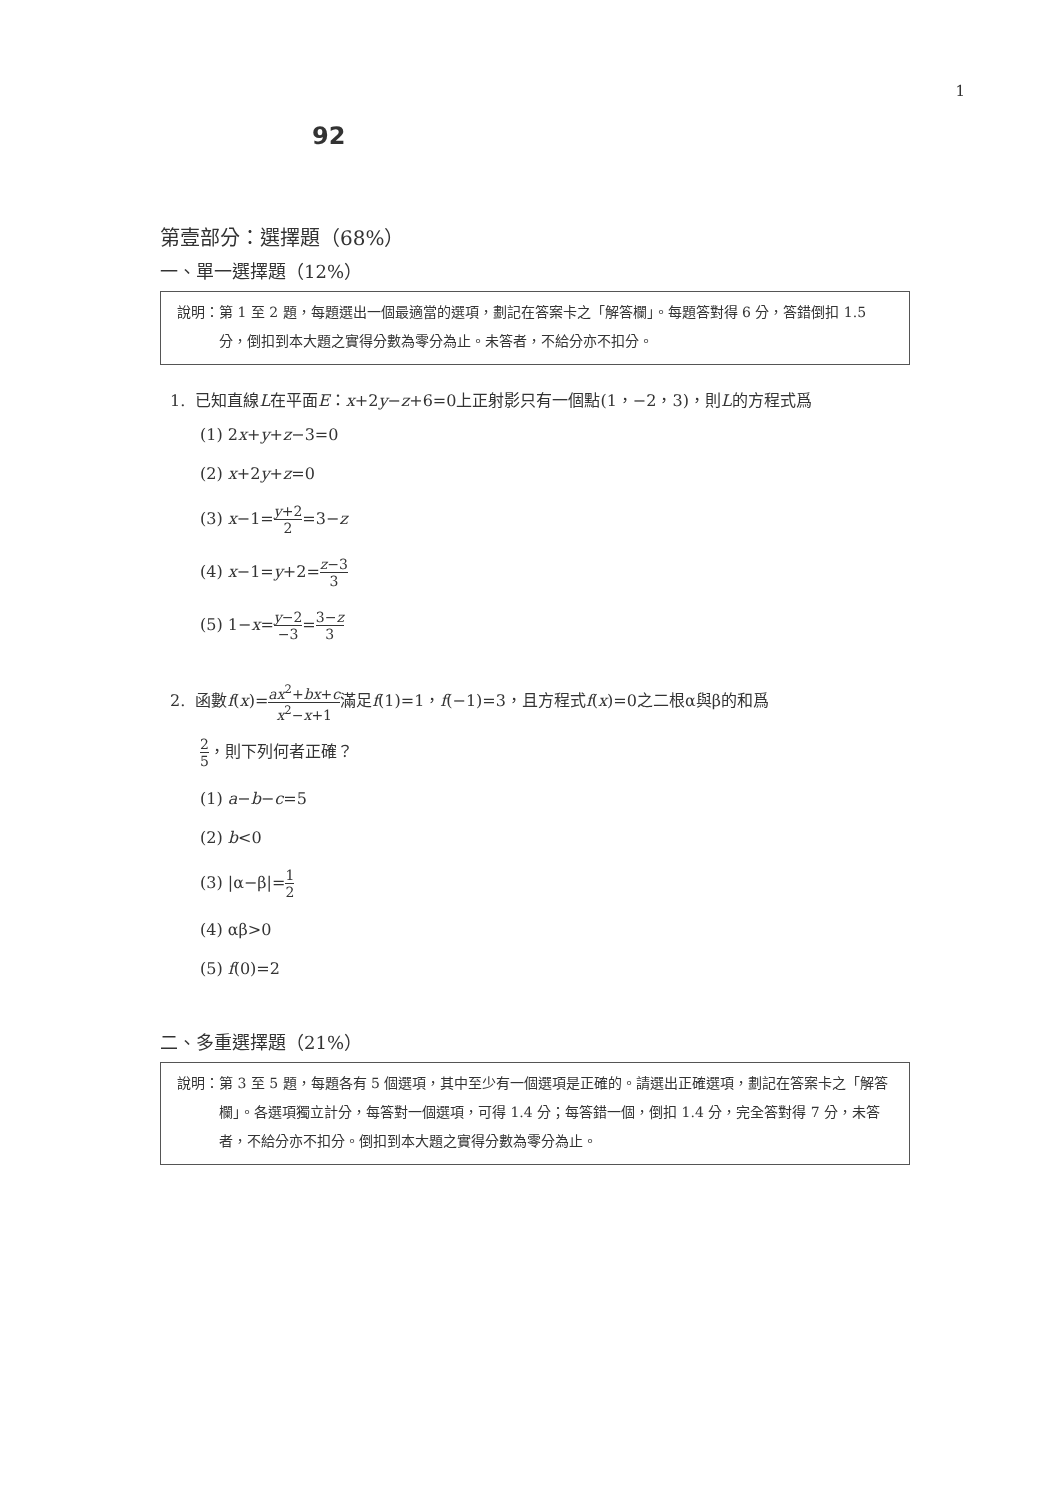1
92
第壹部分：選擇題（68%）
一、單一選擇題（12%）
說明：第 1 至 2 題，每題選出一個最適當的選項，劃記在答案卡之「解答欄」。每題答對得 6 分，答錯倒扣 1.5 分，倒扣到本大題之實得分數為零分為止。未答者，不給分亦不扣分。
1. 已知直線L在平面E：x+2y−z+6=0上正射影只有一個點(1，−2，3)，則L的方程式爲
(1) 2x+y+z−3=0
(2) x+2y+z=0
(3) x−1=y+2 2=3−z
(4) x−1=y+2=z−3 3
(5) 1−x=y−2 −3=3−z 3
2. 函數f(x)=ax<sup>2</sup>+bx+c x<sup>2</sup>−x+1滿足f(1)=1，f(−1)=3，且方程式f(x)=0之二根α與β的和爲
2 5，則下列何者正確？
(1) a−b−c=5
(2) b<0
(3) |α−β|=1 2
(4) αβ>0
(5) f(0)=2
二、多重選擇題（21%）
說明：第 3 至 5 題，每題各有 5 個選項，其中至少有一個選項是正確的。請選出正確選項，劃記在答案卡之「解答欄」。各選項獨立計分，每答對一個選項，可得 1.4 分；每答錯一個，倒扣 1.4 分，完全答對得 7 分，未答者，不給分亦不扣分。倒扣到本大題之實得分數為零分為止。